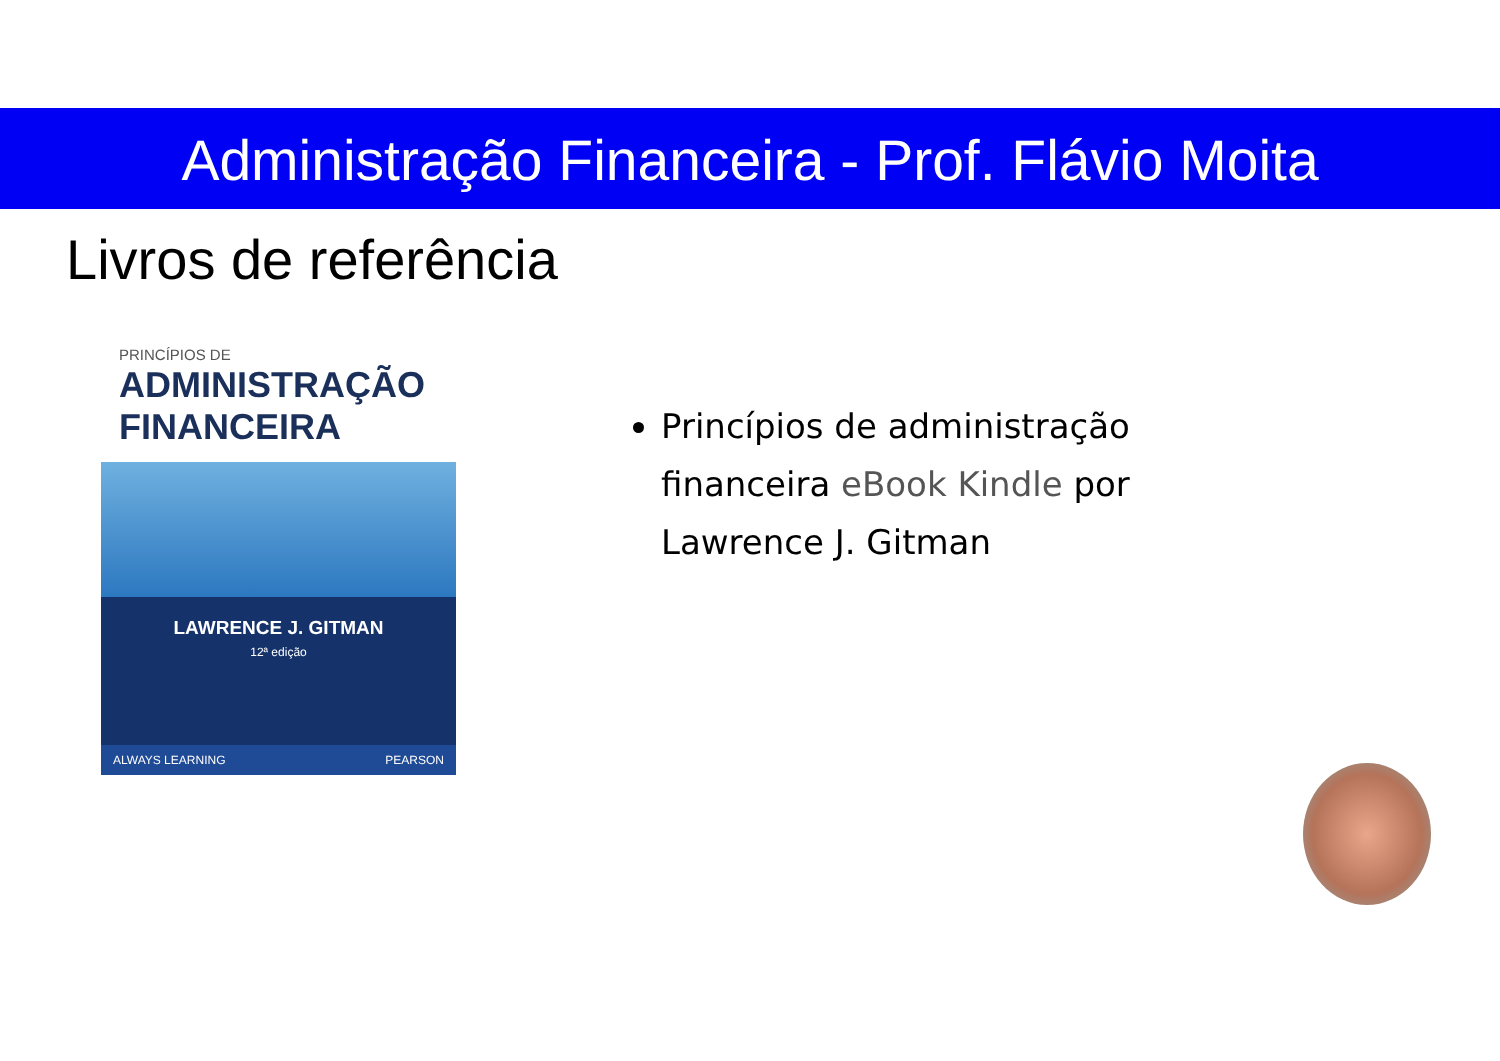Administração Financeira - Prof. Flávio Moita
Livros de referência
PRINCÍPIOS DE
ADMINISTRAÇÃO FINANCEIRA
LAWRENCE J. GITMAN
12ª edição
ALWAYS LEARNING PEARSON
Princípios de administração financeira eBook Kindle por Lawrence J. Gitman